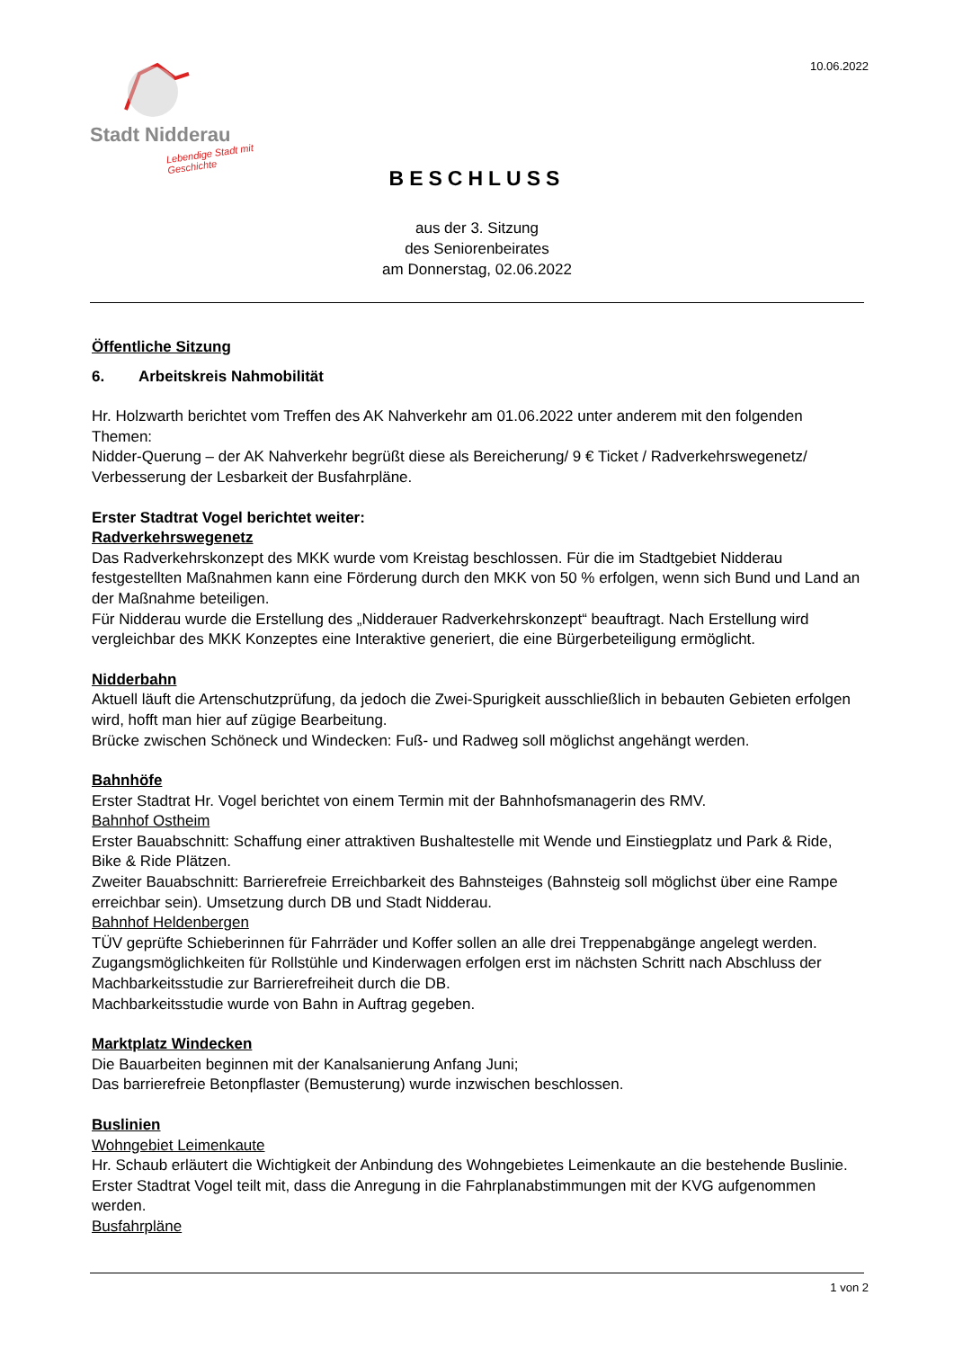Stadt Nidderau
Lebendige Stadt mit Geschichte
10.06.2022
BESCHLUSS
aus der 3. Sitzung
des Seniorenbeirates
am Donnerstag, 02.06.2022
Öffentliche Sitzung
6. Arbeitskreis Nahmobilität
Hr. Holzwarth berichtet vom Treffen des AK Nahverkehr am 01.06.2022 unter anderem mit den folgenden Themen:
Nidder-Querung – der AK Nahverkehr begrüßt diese als Bereicherung/ 9 € Ticket / Radverkehrswegenetz/ Verbesserung der Lesbarkeit der Busfahrpläne.
Erster Stadtrat Vogel berichtet weiter:
Radverkehrswegenetz
Das Radverkehrskonzept des MKK wurde vom Kreistag beschlossen. Für die im Stadtgebiet Nidderau festgestellten Maßnahmen kann eine Förderung durch den MKK von 50 % erfolgen, wenn sich Bund und Land an der Maßnahme beteiligen.
Für Nidderau wurde die Erstellung des „Nidderauer Radverkehrskonzept“ beauftragt. Nach Erstellung wird vergleichbar des MKK Konzeptes eine Interaktive generiert, die eine Bürgerbeteiligung ermöglicht.
Nidderbahn
Aktuell läuft die Artenschutzprüfung, da jedoch die Zwei-Spurigkeit ausschließlich in bebauten Gebieten erfolgen wird, hofft man hier auf zügige Bearbeitung.
Brücke zwischen Schöneck und Windecken: Fuß- und Radweg soll möglichst angehängt werden.
Bahnhöfe
Erster Stadtrat Hr. Vogel berichtet von einem Termin mit der Bahnhofsmanagerin des RMV.
Bahnhof Ostheim
Erster Bauabschnitt: Schaffung einer attraktiven Bushaltestelle mit Wende und Einstiegplatz und Park & Ride, Bike & Ride Plätzen.
Zweiter Bauabschnitt: Barrierefreie Erreichbarkeit des Bahnsteiges (Bahnsteig soll möglichst über eine Rampe erreichbar sein). Umsetzung durch DB und Stadt Nidderau.
Bahnhof Heldenbergen
TÜV geprüfte Schieberinnen für Fahrräder und Koffer sollen an alle drei Treppenabgänge angelegt werden. Zugangsmöglichkeiten für Rollstühle und Kinderwagen erfolgen erst im nächsten Schritt nach Abschluss der Machbarkeitsstudie zur Barrierefreiheit durch die DB.
Machbarkeitsstudie wurde von Bahn in Auftrag gegeben.
Marktplatz Windecken
Die Bauarbeiten beginnen mit der Kanalsanierung Anfang Juni;
Das barrierefreie Betonpflaster (Bemusterung) wurde inzwischen beschlossen.
Buslinien
Wohngebiet Leimenkaute
Hr. Schaub erläutert die Wichtigkeit der Anbindung des Wohngebietes Leimenkaute an die bestehende Buslinie. Erster Stadtrat Vogel teilt mit, dass die Anregung in die Fahrplanabstimmungen mit der KVG aufgenommen werden.
Busfahrpläne
1 von 2